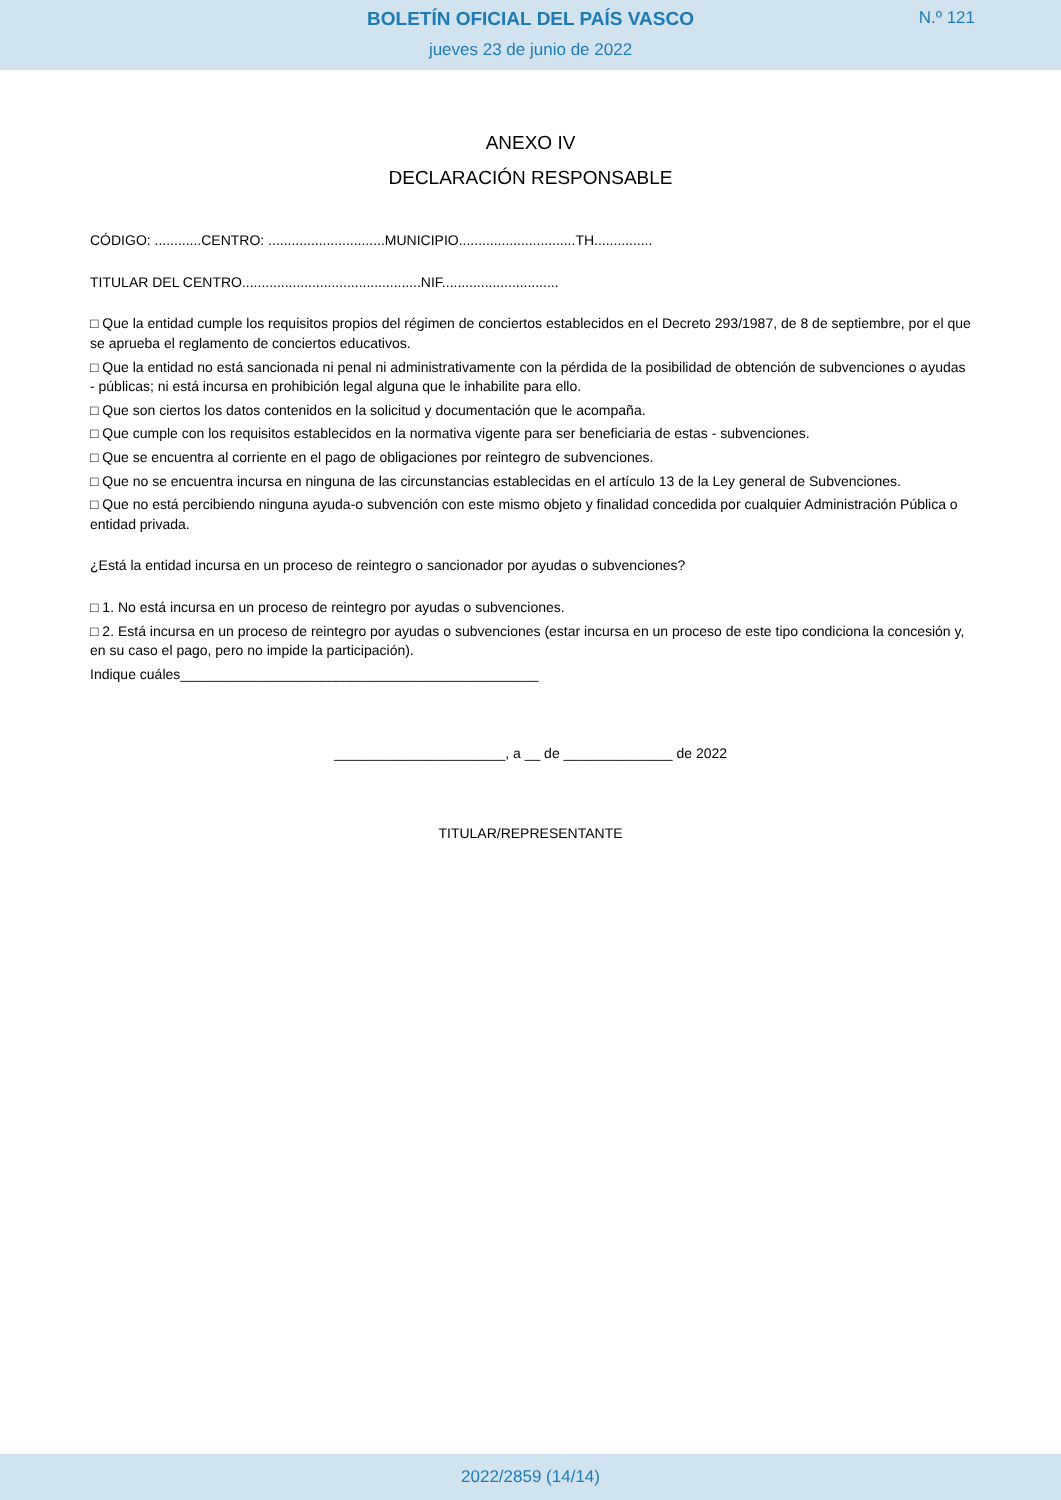BOLETÍN OFICIAL DEL PAÍS VASCO
jueves 23 de junio de 2022
N.º 121
ANEXO IV
DECLARACIÓN RESPONSABLE
CÓDIGO: ............CENTRO: ..............................MUNICIPIO..............................TH...............
TITULAR DEL CENTRO..............................................NIF..............................
□ Que la entidad cumple los requisitos propios del régimen de conciertos establecidos en el Decreto 293/1987, de 8 de septiembre, por el que se aprueba el reglamento de conciertos educativos.
□ Que la entidad no está sancionada ni penal ni administrativamente con la pérdida de la posibilidad de obtención de subvenciones o ayudas - públicas; ni está incursa en prohibición legal alguna que le inhabilite para ello.
□ Que son ciertos los datos contenidos en la solicitud y documentación que le acompaña.
□ Que cumple con los requisitos establecidos en la normativa vigente para ser beneficiaria de estas - subvenciones.
□ Que se encuentra al corriente en el pago de obligaciones por reintegro de subvenciones.
□ Que no se encuentra incursa en ninguna de las circunstancias establecidas en el artículo 13 de la Ley general de Subvenciones.
□ Que no está percibiendo ninguna ayuda-o subvención con este mismo objeto y finalidad concedida por cualquier Administración Pública o entidad privada.
¿Está la entidad incursa en un proceso de reintegro o sancionador por ayudas o subvenciones?
□ 1. No está incursa en un proceso de reintegro por ayudas o subvenciones.
□ 2. Está incursa en un proceso de reintegro por ayudas o subvenciones (estar incursa en un proceso de este tipo condiciona la concesión y, en su caso el pago, pero no impide la participación).
Indique cuáles______________________________________________
______________________, a __ de ______________ de 2022
TITULAR/REPRESENTANTE
2022/2859 (14/14)